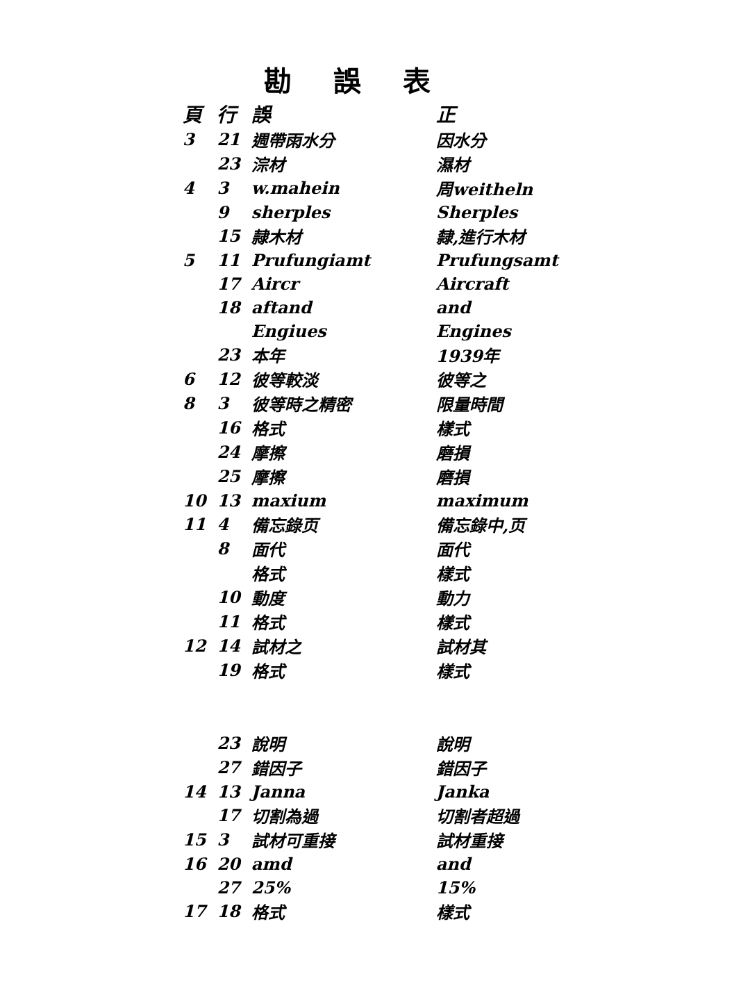勘誤表
| 頁 | 行 | 誤 | 正 |
| --- | --- | --- | --- |
| 3 | 21 | 週帶雨水分 | 因水分 |
| | 23 | 淙材 | 濕材 |
| 4 | 3 | w.mahein | 周weitheln |
| | 9 | sherples | Sherples |
| | 15 | 隷木材 | 隸,進行木材 |
| 5 | 11 | Prufungiamt | Prufungsamt |
| | 17 | Aircr | Aircraft |
| | 18 | aftand | and |
| | | Engiues | Engines |
| | 23 | 本年 | 1939年 |
| 6 | 12 | 彼等較淡 | 彼等之 |
| 8 | 3 | 彼等時之精密 | 限量時間 |
| | 16 | 格式 | 樣式 |
| | 24 | 摩擦 | 磨損 |
| | 25 | 摩擦 | 磨損 |
| 10 | 13 | maxium | maximum |
| 11 | 4 | 備忘錄页 | 備忘錄中,页 |
| | 8 | 面代 | 面代 |
| | | 格式 | 樣式 |
| | 10 | 動度 | 動力 |
| | 11 | 格式 | 樣式 |
| 12 | 14 | 試材之 | 試材其 |
| | 19 | 格式 | 樣式 |
| | 23 | 說明 | 說明 |
| | 27 | 錯因子 | 錯因子 |
| 14 | 13 | Janna | Janka |
| | 17 | 切割為過 | 切割者超過 |
| 15 | 3 | 試材可重接 | 試材重接 |
| 16 | 20 | amd | and |
| | 27 | 25% | 15% |
| 17 | 18 | 格式 | 樣式 |